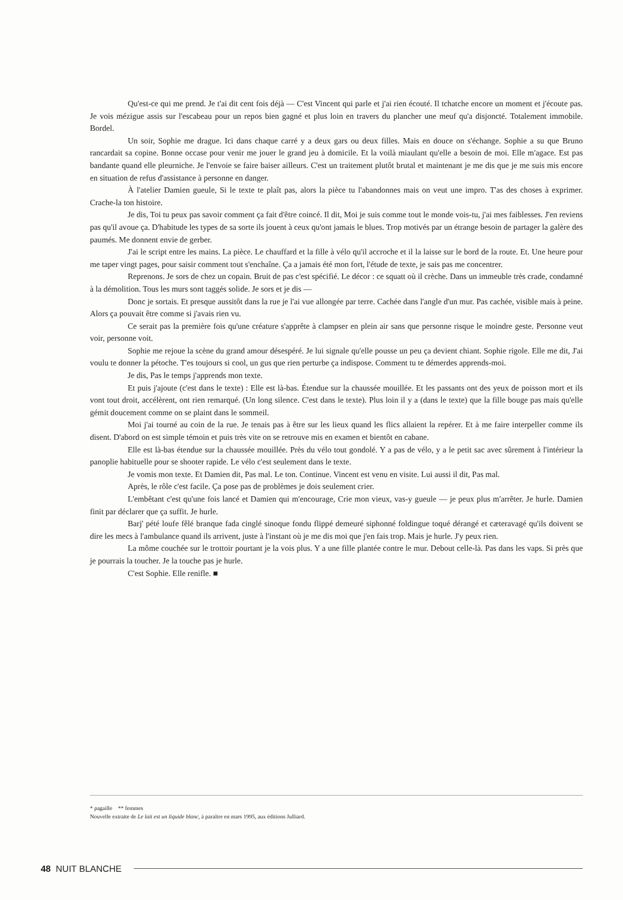Qu'est-ce qui me prend. Je t'ai dit cent fois déjà — C'est Vincent qui parle et j'ai rien écouté. Il tchatche encore un moment et j'écoute pas. Je vois mézigue assis sur l'escabeau pour un repos bien gagné et plus loin en travers du plancher une meuf qu'a disjoncté. Totalement immobile. Bordel.
Un soir, Sophie me drague. Ici dans chaque carré y a deux gars ou deux filles. Mais en douce on s'échange. Sophie a su que Bruno rancardait sa copine. Bonne occase pour venir me jouer le grand jeu à domicile. Et la voilà miaulant qu'elle a besoin de moi. Elle m'agace. Est pas bandante quand elle pleurniche. Je l'envoie se faire baiser ailleurs. C'est un traitement plutôt brutal et maintenant je me dis que je me suis mis encore en situation de refus d'assistance à personne en danger.
À l'atelier Damien gueule, Si le texte te plaît pas, alors la pièce tu l'abandonnes mais on veut une impro. T'as des choses à exprimer. Crache-la ton histoire.
Je dis, Toi tu peux pas savoir comment ça fait d'être coincé. Il dit, Moi je suis comme tout le monde vois-tu, j'ai mes faiblesses. J'en reviens pas qu'il avoue ça. D'habitude les types de sa sorte ils jouent à ceux qu'ont jamais le blues. Trop motivés par un étrange besoin de partager la galère des paumés. Me donnent envie de gerber.
J'ai le script entre les mains. La pièce. Le chauffard et la fille à vélo qu'il accroche et il la laisse sur le bord de la route. Et. Une heure pour me taper vingt pages, pour saisir comment tout s'enchaîne. Ça a jamais été mon fort, l'étude de texte, je sais pas me concentrer.
Reprenons. Je sors de chez un copain. Bruit de pas c'est spécifié. Le décor : ce squatt où il crèche. Dans un immeuble très crade, condamné à la démolition. Tous les murs sont taggés solide. Je sors et je dis —
Donc je sortais. Et presque aussitôt dans la rue je l'ai vue allongée par terre. Cachée dans l'angle d'un mur. Pas cachée, visible mais à peine. Alors ça pouvait être comme si j'avais rien vu.
Ce serait pas la première fois qu'une créature s'apprête à clampser en plein air sans que personne risque le moindre geste. Personne veut voir, personne voit.
Sophie me rejoue la scène du grand amour désespéré. Je lui signale qu'elle pousse un peu ça devient chiant. Sophie rigole. Elle me dit, J'ai voulu te donner la pétoche. T'es toujours si cool, un gus que rien perturbe ça indispose. Comment tu te démerdes apprends-moi.
Je dis, Pas le temps j'apprends mon texte.
Et puis j'ajoute (c'est dans le texte) : Elle est là-bas. Étendue sur la chaussée mouillée. Et les passants ont des yeux de poisson mort et ils vont tout droit, accélèrent, ont rien remarqué. (Un long silence. C'est dans le texte). Plus loin il y a (dans le texte) que la fille bouge pas mais qu'elle gémit doucement comme on se plaint dans le sommeil.
Moi j'ai tourné au coin de la rue. Je tenais pas à être sur les lieux quand les flics allaient la repérer. Et à me faire interpeller comme ils disent. D'abord on est simple témoin et puis très vite on se retrouve mis en examen et bientôt en cabane.
Elle est là-bas étendue sur la chaussée mouillée. Près du vélo tout gondolé. Y a pas de vélo, y a le petit sac avec sûrement à l'intérieur la panoplie habituelle pour se shooter rapide. Le vélo c'est seulement dans le texte.
Je vomis mon texte. Et Damien dit, Pas mal. Le ton. Continue. Vincent est venu en visite. Lui aussi il dit, Pas mal.
Après, le rôle c'est facile. Ça pose pas de problèmes je dois seulement crier.
L'embêtant c'est qu'une fois lancé et Damien qui m'encourage, Crie mon vieux, vas-y gueule — je peux plus m'arrêter. Je hurle. Damien finit par déclarer que ça suffit. Je hurle.
Barj' pété loufe fêlé branque fada cinglé sinoque fondu flippé demeuré siphonné foldingue toqué dérangé et cæteravagé qu'ils doivent se dire les mecs à l'ambulance quand ils arrivent, juste à l'instant où je me dis moi que j'en fais trop. Mais je hurle. J'y peux rien.
La môme couchée sur le trottoir pourtant je la vois plus. Y a une fille plantée contre le mur. Debout celle-là. Pas dans les vaps. Si près que je pourrais la toucher. Je la touche pas je hurle.
C'est Sophie. Elle renifle. ■
* pagaille ** femmes
Nouvelle extraite de Le lait est un liquide blanc, à paraître en mars 1995, aux éditions Julliard.
48 NUIT BLANCHE